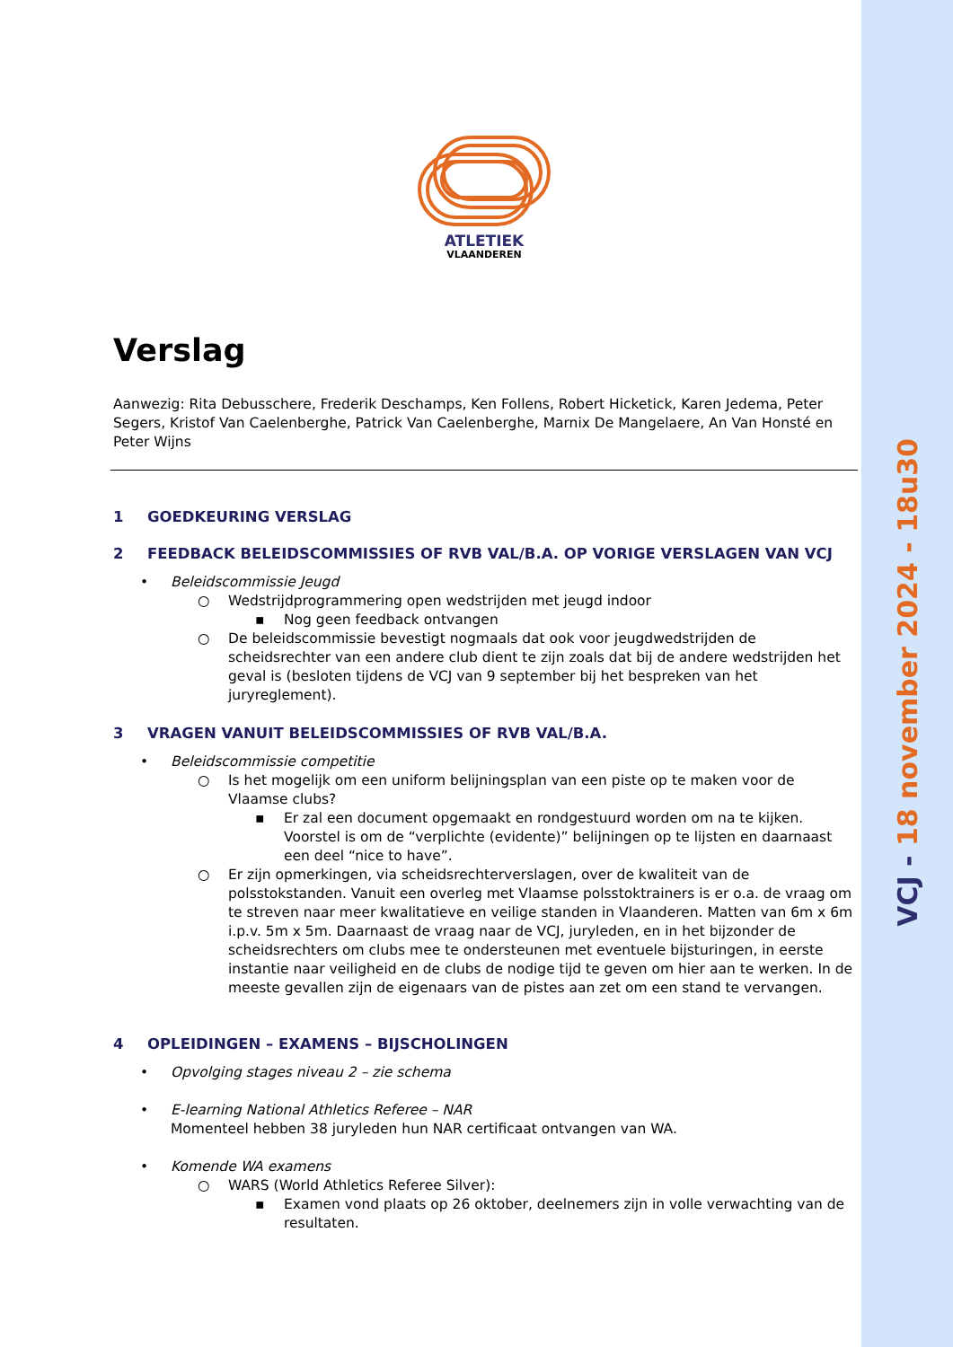VCJ - 18 november 2024 - 18u30
ATLETIEK
VLAANDEREN
Verslag
Aanwezig: Rita Debusschere, Frederik Deschamps, Ken Follens, Robert Hicketick, Karen Jedema, Peter Segers, Kristof Van Caelenberghe, Patrick Van Caelenberghe, Marnix De Mangelaere, An Van Honsté en Peter Wijns
1 GOEDKEURING VERSLAG
2 FEEDBACK BELEIDSCOMMISSIES OF RVB VAL/B.A. OP VORIGE VERSLAGEN VAN VCJ
• Beleidscommissie Jeugd
○ Wedstrijdprogrammering open wedstrijden met jeugd indoor
▪ Nog geen feedback ontvangen
○ De beleidscommissie bevestigt nogmaals dat ook voor jeugdwedstrijden de scheidsrechter van een andere club dient te zijn zoals dat bij de andere wedstrijden het geval is (besloten tijdens de VCJ van 9 september bij het bespreken van het juryreglement).
3 VRAGEN VANUIT BELEIDSCOMMISSIES OF RVB VAL/B.A.
• Beleidscommissie competitie
○ Is het mogelijk om een uniform belijningsplan van een piste op te maken voor de Vlaamse clubs?
▪ Er zal een document opgemaakt en rondgestuurd worden om na te kijken. Voorstel is om de “verplichte (evidente)” belijningen op te lijsten en daarnaast een deel “nice to have”.
○ Er zijn opmerkingen, via scheidsrechterverslagen, over de kwaliteit van de polsstokstanden. Vanuit een overleg met Vlaamse polsstoktrainers is er o.a. de vraag om te streven naar meer kwalitatieve en veilige standen in Vlaanderen. Matten van 6m x 6m i.p.v. 5m x 5m. Daarnaast de vraag naar de VCJ, juryleden, en in het bijzonder de scheidsrechters om clubs mee te ondersteunen met eventuele bijsturingen, in eerste instantie naar veiligheid en de clubs de nodige tijd te geven om hier aan te werken. In de meeste gevallen zijn de eigenaars van de pistes aan zet om een stand te vervangen.
4 OPLEIDINGEN – EXAMENS – BIJSCHOLINGEN
• Opvolging stages niveau 2 – zie schema
• E-learning National Athletics Referee – NAR
Momenteel hebben 38 juryleden hun NAR certificaat ontvangen van WA.
• Komende WA examens
○ WARS (World Athletics Referee Silver):
▪ Examen vond plaats op 26 oktober, deelnemers zijn in volle verwachting van de resultaten.